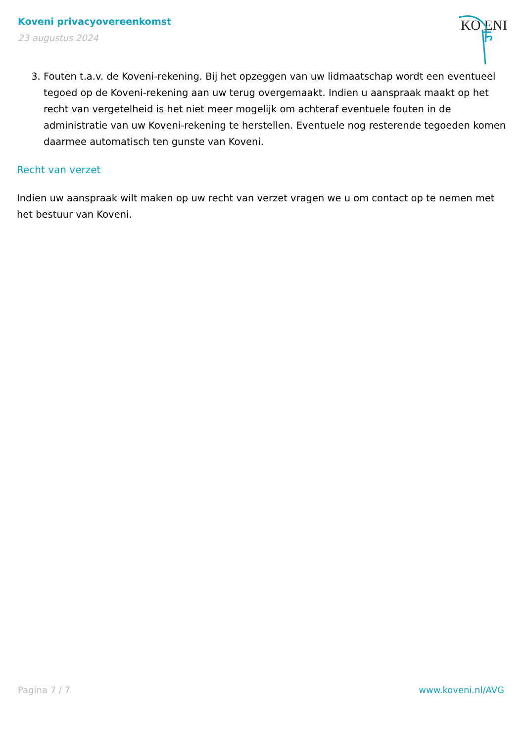Koveni privacyovereenkomst
23 augustus 2024
KO ENI
3. Fouten t.a.v. de Koveni-rekening. Bij het opzeggen van uw lidmaatschap wordt een eventueel tegoed op de Koveni-rekening aan uw terug overgemaakt. Indien u aanspraak maakt op het recht van vergetelheid is het niet meer mogelijk om achteraf eventuele fouten in de administratie van uw Koveni-rekening te herstellen. Eventuele nog resterende tegoeden komen daarmee automatisch ten gunste van Koveni.
Recht van verzet
Indien uw aanspraak wilt maken op uw recht van verzet vragen we u om contact op te nemen met het bestuur van Koveni.
Pagina 7 / 7 www.koveni.nl/AVG